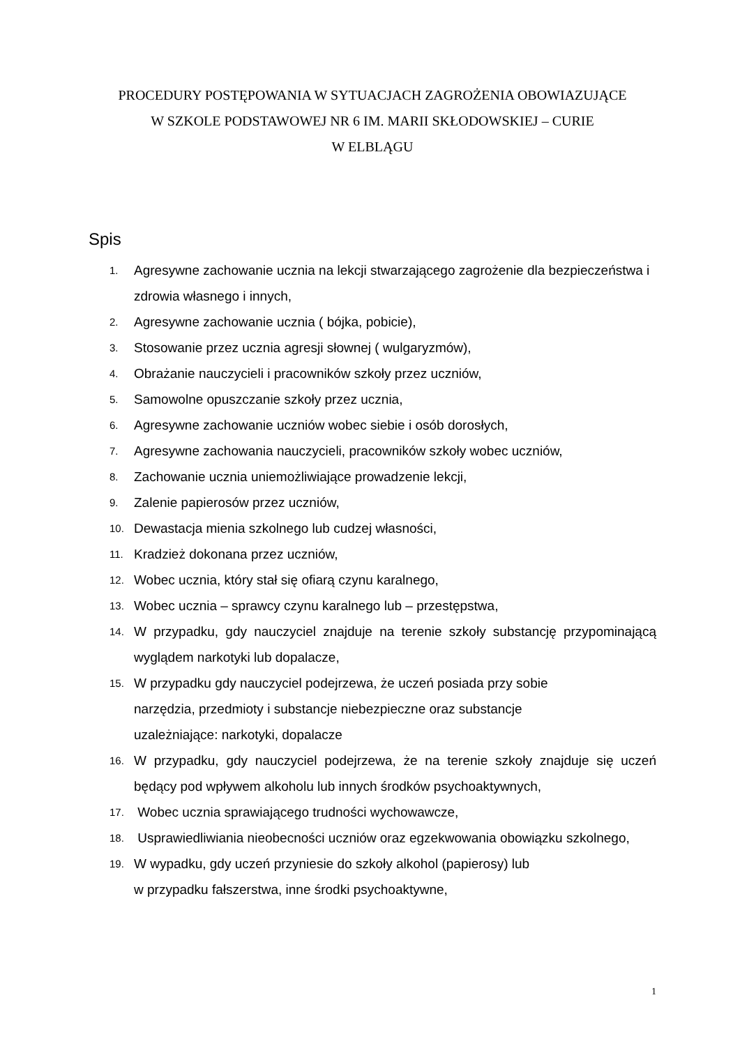PROCEDURY POSTĘPOWANIA W SYTUACJACH ZAGROŻENIA OBOWIAZUJĄCE
W SZKOLE PODSTAWOWEJ NR 6 IM. MARII SKŁODOWSKIEJ – CURIE
W ELBLĄGU
Spis
1. Agresywne zachowanie ucznia na lekcji stwarzającego zagrożenie dla bezpieczeństwa i zdrowia własnego i innych,
2. Agresywne zachowanie ucznia ( bójka, pobicie),
3. Stosowanie przez ucznia agresji słownej ( wulgaryzmów),
4. Obrażanie nauczycieli i pracowników szkoły przez uczniów,
5. Samowolne opuszczanie szkoły przez ucznia,
6. Agresywne zachowanie uczniów wobec siebie i osób dorosłych,
7. Agresywne zachowania nauczycieli, pracowników szkoły wobec uczniów,
8. Zachowanie ucznia uniemożliwiające prowadzenie lekcji,
9. Zalenie papierosów przez uczniów,
10. Dewastacja mienia szkolnego lub cudzej własności,
11. Kradzież dokonana przez uczniów,
12. Wobec ucznia, który stał się ofiarą czynu karalnego,
13. Wobec ucznia – sprawcy czynu karalnego lub – przestępstwa,
14. W przypadku, gdy nauczyciel znajduje na terenie szkoły substancję przypominającą wyglądem narkotyki lub dopalacze,
15. W przypadku gdy nauczyciel podejrzewa, że uczeń posiada przy sobie
narzędzia, przedmioty i substancje niebezpieczne oraz substancje
uzależniające: narkotyki, dopalacze
16. W przypadku, gdy nauczyciel podejrzewa, że na terenie szkoły znajduje się uczeń będący pod wpływem alkoholu lub innych środków psychoaktywnych,
17. Wobec ucznia sprawiającego trudności wychowawcze,
18. Usprawiedliwiania nieobecności uczniów oraz egzekwowania obowiązku szkolnego,
19. W wypadku, gdy uczeń przyniesie do szkoły alkohol (papierosy) lub
w przypadku fałszerstwa, inne środki psychoaktywne,
1